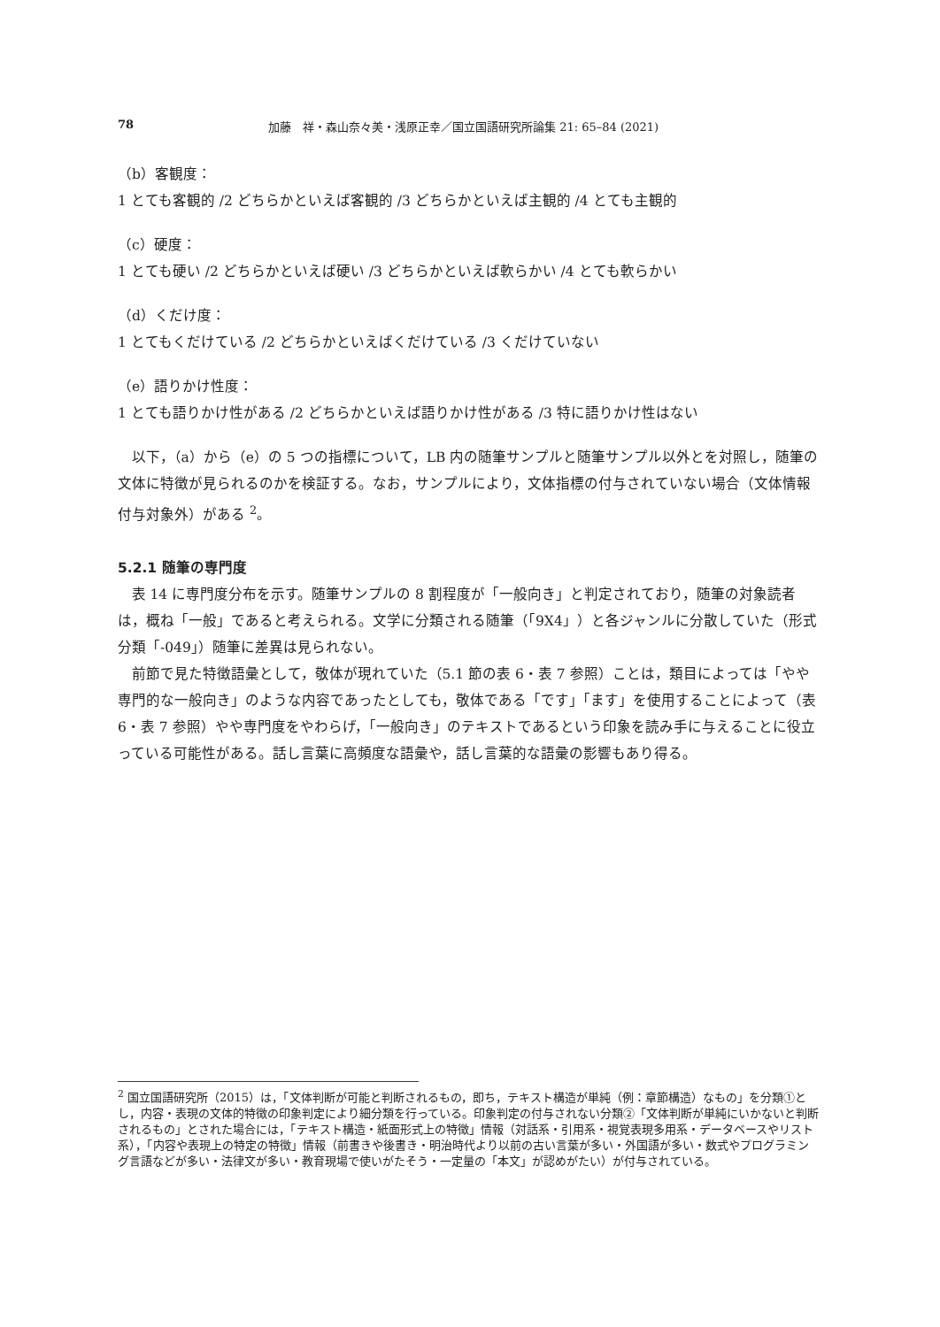78 加藤　祥・森山奈々美・浅原正幸／国立国語研究所論集 21: 65–84 (2021)
（b）客観度：
1 とても客観的 /2 どちらかといえば客観的 /3 どちらかといえば主観的 /4 とても主観的
（c）硬度：
1 とても硬い /2 どちらかといえば硬い /3 どちらかといえば軟らかい /4 とても軟らかい
（d）くだけ度：
1 とてもくだけている /2 どちらかといえばくだけている /3 くだけていない
（e）語りかけ性度：
1 とても語りかけ性がある /2 どちらかといえば語りかけ性がある /3 特に語りかけ性はない
以下，（a）から（e）の 5 つの指標について，LB 内の随筆サンプルと随筆サンプル以外とを対照し，随筆の文体に特徴が見られるのかを検証する。なお，サンプルにより，文体指標の付与されていない場合（文体情報付与対象外）がある <sup>2</sup>。
5.2.1 随筆の専門度
表 14 に専門度分布を示す。随筆サンプルの 8 割程度が「一般向き」と判定されており，随筆の対象読者は，概ね「一般」であると考えられる。文学に分類される随筆（「9X4」）と各ジャンルに分散していた（形式分類「-049」）随筆に差異は見られない。
前節で見た特徴語彙として，敬体が現れていた（5.1 節の表 6・表 7 参照）ことは，類目によっては「やや専門的な一般向き」のような内容であったとしても，敬体である「です」「ます」を使用することによって（表 6・表 7 参照）やや専門度をやわらげ，「一般向き」のテキストであるという印象を読み手に与えることに役立っている可能性がある。話し言葉に高頻度な語彙や，話し言葉的な語彙の影響もあり得る。
<sup>2</sup> 国立国語研究所（2015）は，「文体判断が可能と判断されるもの，即ち，テキスト構造が単純（例：章節構造）なもの」を分類①とし，内容・表現の文体的特徴の印象判定により細分類を行っている。印象判定の付与されない分類②「文体判断が単純にいかないと判断されるもの」とされた場合には，「テキスト構造・紙面形式上の特徴」情報（対話系・引用系・視覚表現多用系・データベースやリスト系），「内容や表現上の特定の特徴」情報（前書きや後書き・明治時代より以前の古い言葉が多い・外国語が多い・数式やプログラミング言語などが多い・法律文が多い・教育現場で使いがたそう・一定量の「本文」が認めがたい）が付与されている。